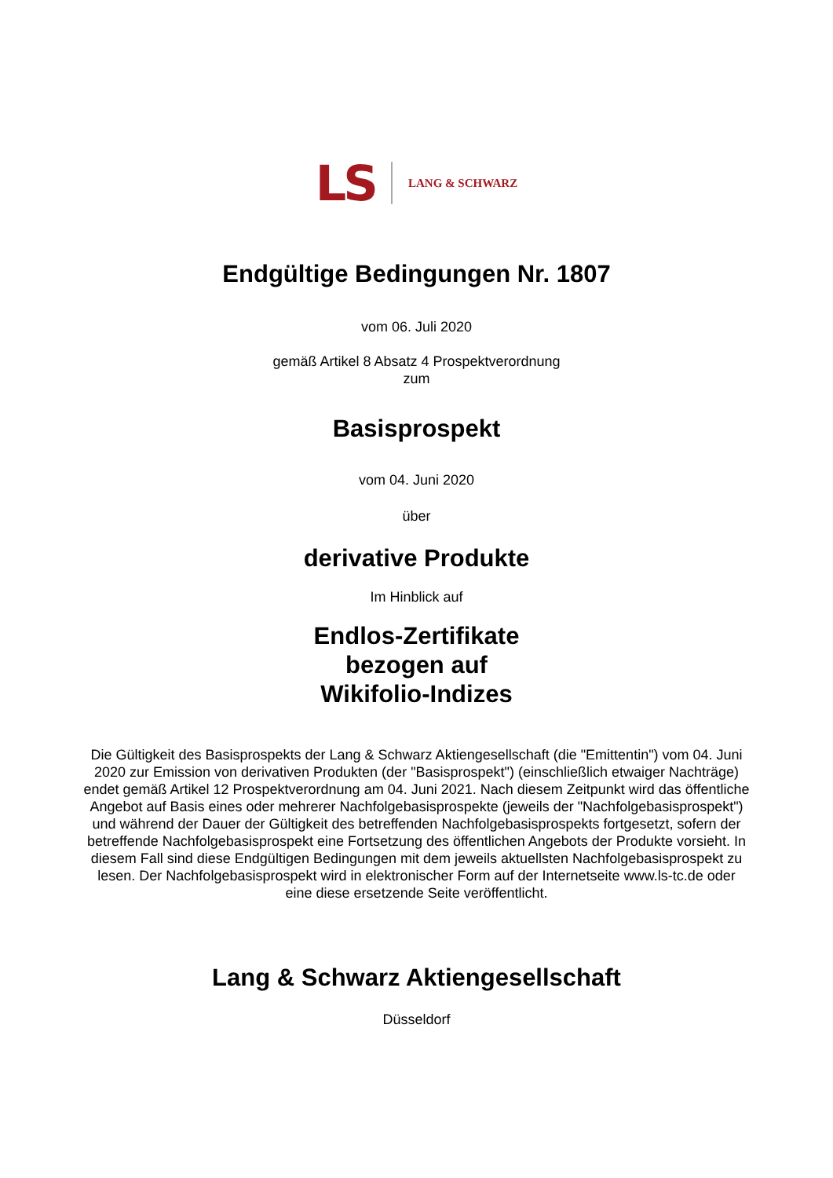LS LANG & SCHWARZ
Endgültige Bedingungen Nr. 1807
vom 06. Juli 2020
gemäß Artikel 8 Absatz 4 Prospektverordnung
zum
Basisprospekt
vom 04. Juni 2020
über
derivative Produkte
Im Hinblick auf
Endlos-Zertifikate
bezogen auf
Wikifolio-Indizes
Die Gültigkeit des Basisprospekts der Lang & Schwarz Aktiengesellschaft (die "Emittentin") vom 04. Juni 2020 zur Emission von derivativen Produkten (der "Basisprospekt") (einschließlich etwaiger Nachträge) endet gemäß Artikel 12 Prospektverordnung am 04. Juni 2021. Nach diesem Zeitpunkt wird das öffentliche Angebot auf Basis eines oder mehrerer Nachfolgebasisprospekte (jeweils der "Nachfolgebasisprospekt") und während der Dauer der Gültigkeit des betreffenden Nachfolgebasisprospekts fortgesetzt, sofern der betreffende Nachfolgebasisprospekt eine Fortsetzung des öffentlichen Angebots der Produkte vorsieht. In diesem Fall sind diese Endgültigen Bedingungen mit dem jeweils aktuellsten Nachfolgebasisprospekt zu lesen. Der Nachfolgebasisprospekt wird in elektronischer Form auf der Internetseite www.ls-tc.de oder eine diese ersetzende Seite veröffentlicht.
Lang & Schwarz Aktiengesellschaft
Düsseldorf